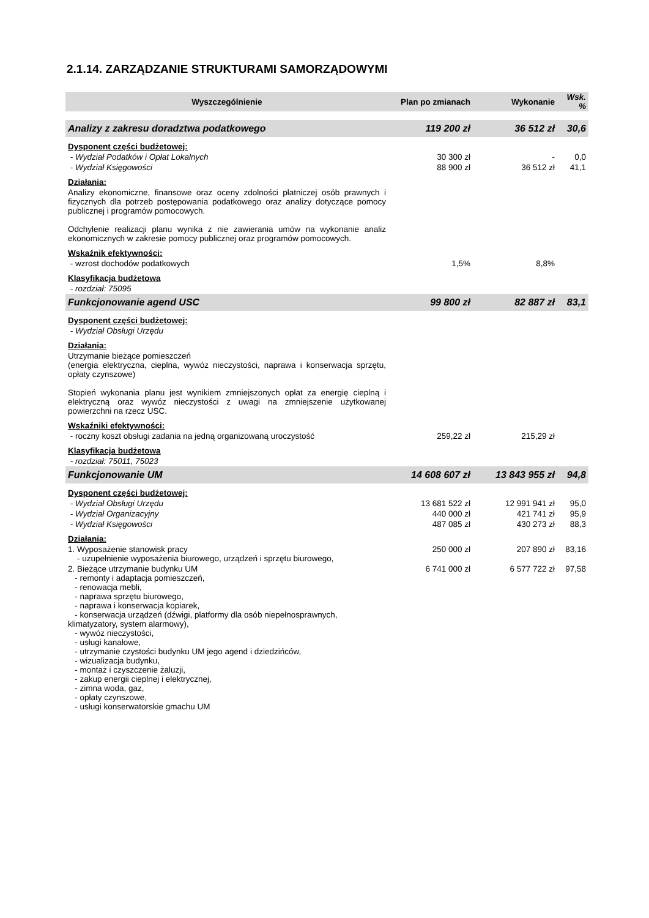2.1.14. ZARZĄDZANIE STRUKTURAMI SAMORZĄDOWYMI
| Wyszczególnienie | Plan po zmianach | Wykonanie | Wsk. % |
| --- | --- | --- | --- |
| Analizy z zakresu doradztwa podatkowego | 119 200 zł | 36 512 zł | 30,6 |
| Dysponent części budżetowej: | | | |
| - Wydział Podatków i Opłat Lokalnych | 30 300 zł | - | 0,0 |
| - Wydział Księgowości | 88 900 zł | 36 512 zł | 41,1 |
| Działania: | | | |
| Analizy ekonomiczne, finansowe oraz oceny zdolności płatniczej osób prawnych i fizycznych dla potrzeb postępowania podatkowego oraz analizy dotyczące pomocy publicznej i programów pomocowych. Odchylenie realizacji planu wynika z nie zawierania umów na wykonanie analiz ekonomicznych w zakresie pomocy publicznej oraz programów pomocowych. | | | |
| Wskaźnik efektywności: | | | |
| - wzrost dochodów podatkowych | 1,5% | 8,8% | |
| Klasyfikacja budżetowa | | | |
| - rozdział: 75095 | | | |
| Funkcjonowanie agend USC | 99 800 zł | 82 887 zł | 83,1 |
| Dysponent części budżetowej: | | | |
| - Wydział Obsługi Urzędu | | | |
| Działania: | | | |
| Utrzymanie bieżące pomieszczeń (energia elektryczna, cieplna, wywóz nieczystości, naprawa i konserwacja sprzętu, opłaty czynszowe) Stopień wykonania planu jest wynikiem zmniejszonych opłat za energię cieplną i elektryczną oraz wywóz nieczystości z uwagi na zmniejszenie użytkowanej powierzchni na rzecz USC. | | | |
| Wskaźniki efektywności: | | | |
| - roczny koszt obsługi zadania na jedną organizowaną uroczystość | 259,22 zł | 215,29 zł | |
| Klasyfikacja budżetowa | | | |
| - rozdział: 75011, 75023 | | | |
| Funkcjonowanie UM | 14 608 607 zł | 13 843 955 zł | 94,8 |
| Dysponent części budżetowej: | | | |
| - Wydział Obsługi Urzędu | 13 681 522 zł | 12 991 941 zł | 95,0 |
| - Wydział Organizacyjny | 440 000 zł | 421 741 zł | 95,9 |
| - Wydział Księgowości | 487 085 zł | 430 273 zł | 88,3 |
| Działania: | | | |
| 1. Wyposażenie stanowisk pracy - uzupełnienie wyposażenia biurowego, urządzeń i sprzętu biurowego, | 250 000 zł | 207 890 zł | 83,16 |
| 2. Bieżące utrzymanie budynku UM - remonty i adaptacja pomieszczeń, - renowacja mebli, - naprawa sprzętu biurowego, - naprawa i konserwacja kopiarek, - konserwacja urządzeń (dźwigi, platformy dla osób niepełnosprawnych, klimatyzatory, system alarmowy), - wywóz nieczystości, - usługi kanałowe, - utrzymanie czystości budynku UM jego agend i dziedzińców, - wizualizacja budynku, - montaż i czyszczenie żaluzji, - zakup energii cieplnej i elektrycznej, - zimna woda, gaz, - opłaty czynszowe, - usługi konserwatorskie gmachu UM | 6 741 000 zł | 6 577 722 zł | 97,58 |